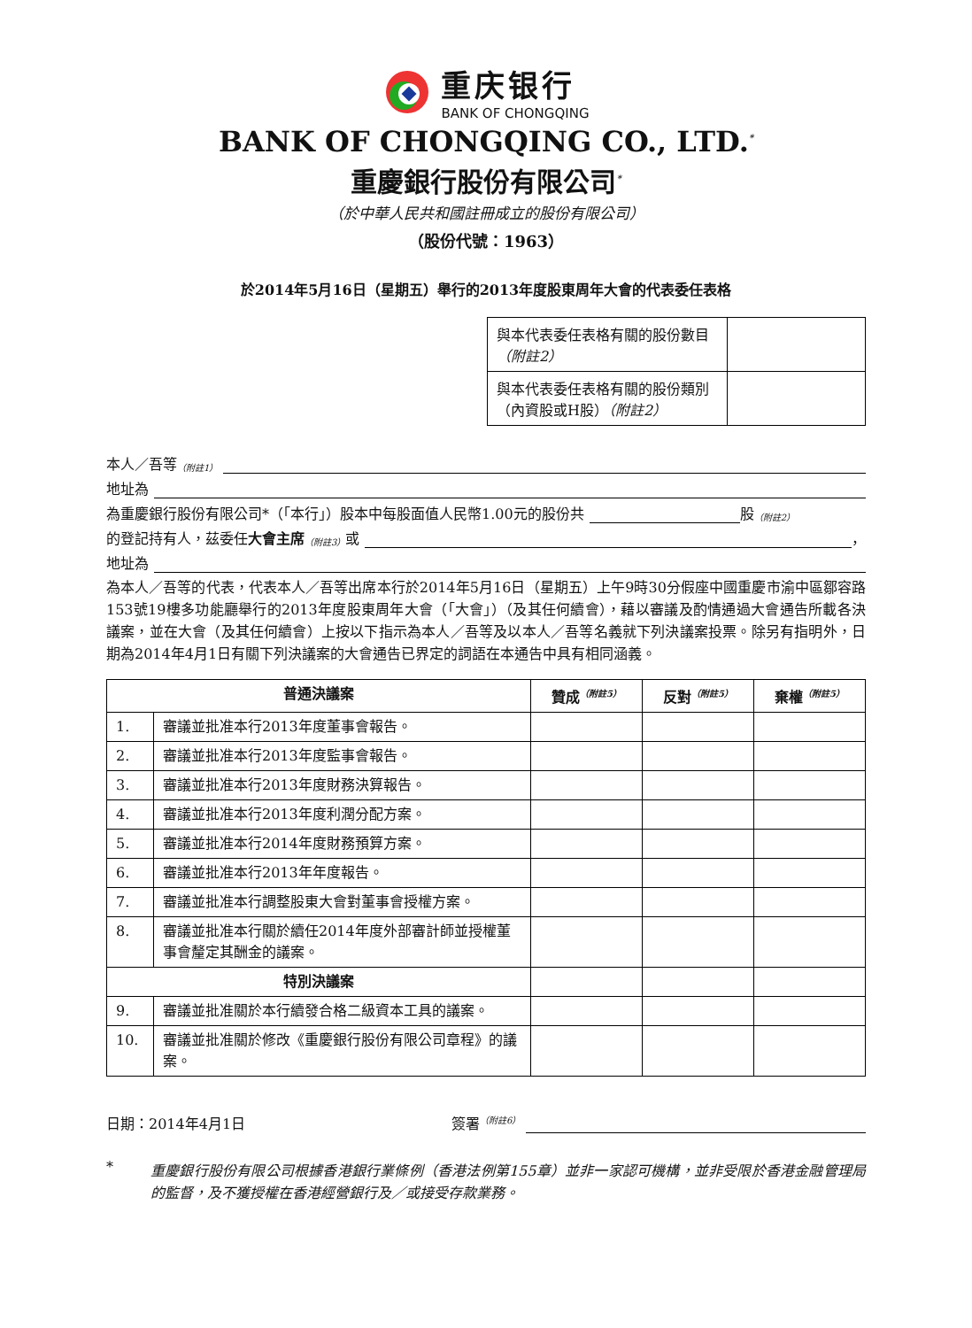重庆银行
BANK OF CHONGQING
BANK OF CHONGQING CO., LTD.<sup>*</sup>
重慶銀行股份有限公司<sup>*</sup>
（於中華人民共和國註冊成立的股份有限公司）
（股份代號：1963）
於2014年5月16日（星期五）舉行的2013年度股東周年大會的代表委任表格
| 與本代表委任表格有關的股份數目 （附註2） | |
| 與本代表委任表格有關的股份類別（內資股或H股） （附註2） | |
本人／吾等<sup>（附註1）</sup>
地址為
為重慶銀行股份有限公司*（「本行」）股本中每股面值人民幣1.00元的股份共 股<sup>（附註2）</sup>
的登記持有人，茲委任 大會主席<sup>（附註3）</sup>或 ，
地址為
為本人／吾等的代表，代表本人／吾等出席本行於2014年5月16日（星期五）上午9時30分假座中國重慶市渝中區鄒容路153號19樓多功能廳舉行的2013年度股東周年大會（「大會」）（及其任何續會），藉以審議及酌情通過大會通告所載各決議案，並在大會（及其任何續會）上按以下指示為本人／吾等及以本人／吾等名義就下列決議案投票。除另有指明外，日期為2014年4月1日有關下列決議案的大會通告已界定的詞語在本通告中具有相同涵義。
| 普通決議案 | | 贊成<sup>（附註5）</sup> | 反對<sup>（附註5）</sup> | 棄權<sup>（附註5）</sup> |
| --- | --- | --- | --- | --- |
| 1. | 審議並批准本行2013年度董事會報告。 | | | |
| 2. | 審議並批准本行2013年度監事會報告。 | | | |
| 3. | 審議並批准本行2013年度財務決算報告。 | | | |
| 4. | 審議並批准本行2013年度利潤分配方案。 | | | |
| 5. | 審議並批准本行2014年度財務預算方案。 | | | |
| 6. | 審議並批准本行2013年年度報告。 | | | |
| 7. | 審議並批准本行調整股東大會對董事會授權方案。 | | | |
| 8. | 審議並批准本行關於續任2014年度外部審計師並授權董事會釐定其酬金的議案。 | | | |
| 特別決議案 | | | | |
| 9. | 審議並批准關於本行續發合格二級資本工具的議案。 | | | |
| 10. | 審議並批准關於修改《重慶銀行股份有限公司章程》的議案。 | | | |
日期：2014年4月1日 簽署<sup>（附註6）</sup>
*
重慶銀行股份有限公司根據香港銀行業條例（香港法例第155章）並非一家認可機構，並非受限於香港金融管理局的監督，及不獲授權在香港經營銀行及／或接受存款業務。